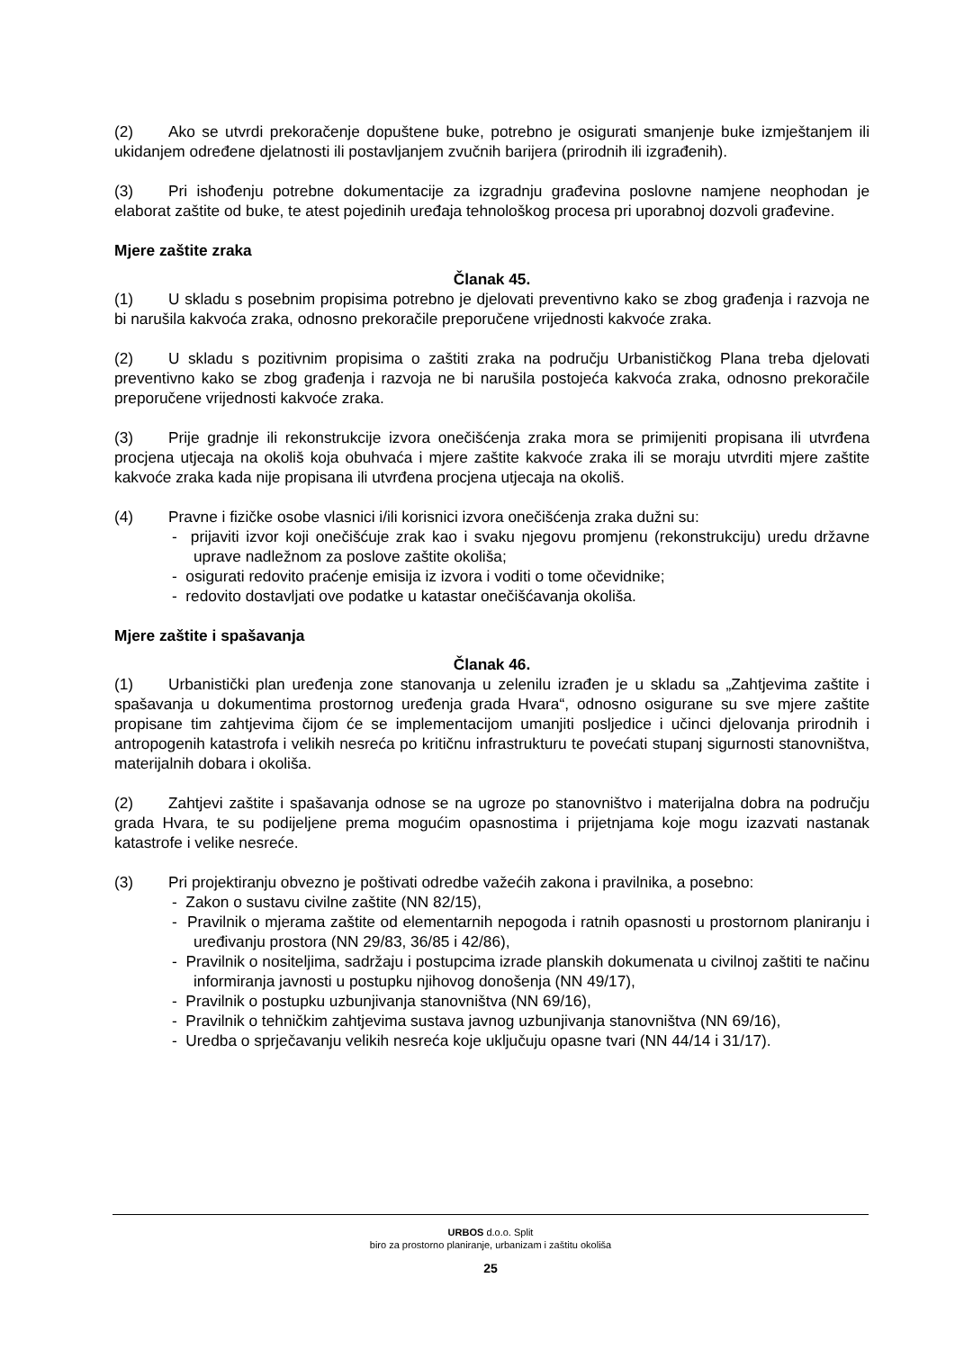(2) Ako se utvrdi prekoračenje dopuštene buke, potrebno je osigurati smanjenje buke izmještanjem ili ukidanjem određene djelatnosti ili postavljanjem zvučnih barijera (prirodnih ili izgrađenih).
(3) Pri ishođenju potrebne dokumentacije za izgradnju građevina poslovne namjene neophodan je elaborat zaštite od buke, te atest pojedinih uređaja tehnološkog procesa pri uporabnoj dozvoli građevine.
Mjere zaštite zraka
Članak 45.
(1) U skladu s posebnim propisima potrebno je djelovati preventivno kako se zbog građenja i razvoja ne bi narušila kakvoća zraka, odnosno prekoračile preporučene vrijednosti kakvoće zraka.
(2) U skladu s pozitivnim propisima o zaštiti zraka na području Urbanističkog Plana treba djelovati preventivno kako se zbog građenja i razvoja ne bi narušila postojeća kakvoća zraka, odnosno prekoračile preporučene vrijednosti kakvoće zraka.
(3) Prije gradnje ili rekonstrukcije izvora onečišćenja zraka mora se primijeniti propisana ili utvrđena procjena utjecaja na okoliš koja obuhvaća i mjere zaštite kakvoće zraka ili se moraju utvrditi mjere zaštite kakvoće zraka kada nije propisana ili utvrđena procjena utjecaja na okoliš.
(4) Pravne i fizičke osobe vlasnici i/ili korisnici izvora onečišćenja zraka dužni su:
- prijaviti izvor koji onečišćuje zrak kao i svaku njegovu promjenu (rekonstrukciju) uredu državne uprave nadležnom za poslove zaštite okoliša;
- osigurati redovito praćenje emisija iz izvora i voditi o tome očevidnike;
- redovito dostavljati ove podatke u katastar onečišćavanja okoliša.
Mjere zaštite i spašavanja
Članak 46.
(1) Urbanistički plan uređenja zone stanovanja u zelenilu izrađen je u skladu sa „Zahtjevima zaštite i spašavanja u dokumentima prostornog uređenja grada Hvara“, odnosno osigurane su sve mjere zaštite propisane tim zahtjevima čijom će se implementacijom umanjiti posljedice i učinci djelovanja prirodnih i antropogenih katastrofa i velikih nesreća po kritičnu infrastrukturu te povećati stupanj sigurnosti stanovništva, materijalnih dobara i okoliša.
(2) Zahtjevi zaštite i spašavanja odnose se na ugroze po stanovništvo i materijalna dobra na području grada Hvara, te su podijeljene prema mogućim opasnostima i prijetnjama koje mogu izazvati nastanak katastrofe i velike nesreće.
(3) Pri projektiranju obvezno je poštivati odredbe važećih zakona i pravilnika, a posebno:
- Zakon o sustavu civilne zaštite (NN 82/15),
- Pravilnik o mjerama zaštite od elementarnih nepogoda i ratnih opasnosti u prostornom planiranju i uređivanju prostora (NN 29/83, 36/85 i 42/86),
- Pravilnik o nositeljima, sadržaju i postupcima izrade planskih dokumenata u civilnoj zaštiti te načinu informiranja javnosti u postupku njihovog donošenja (NN 49/17),
- Pravilnik o postupku uzbunjivanja stanovništva (NN 69/16),
- Pravilnik o tehničkim zahtjevima sustava javnog uzbunjivanja stanovništva (NN 69/16),
- Uredba o sprječavanju velikih nesreća koje uključuju opasne tvari (NN 44/14 i 31/17).
URBOS d.o.o. Split
biro za prostorno planiranje, urbanizam i zaštitu okoliša
25